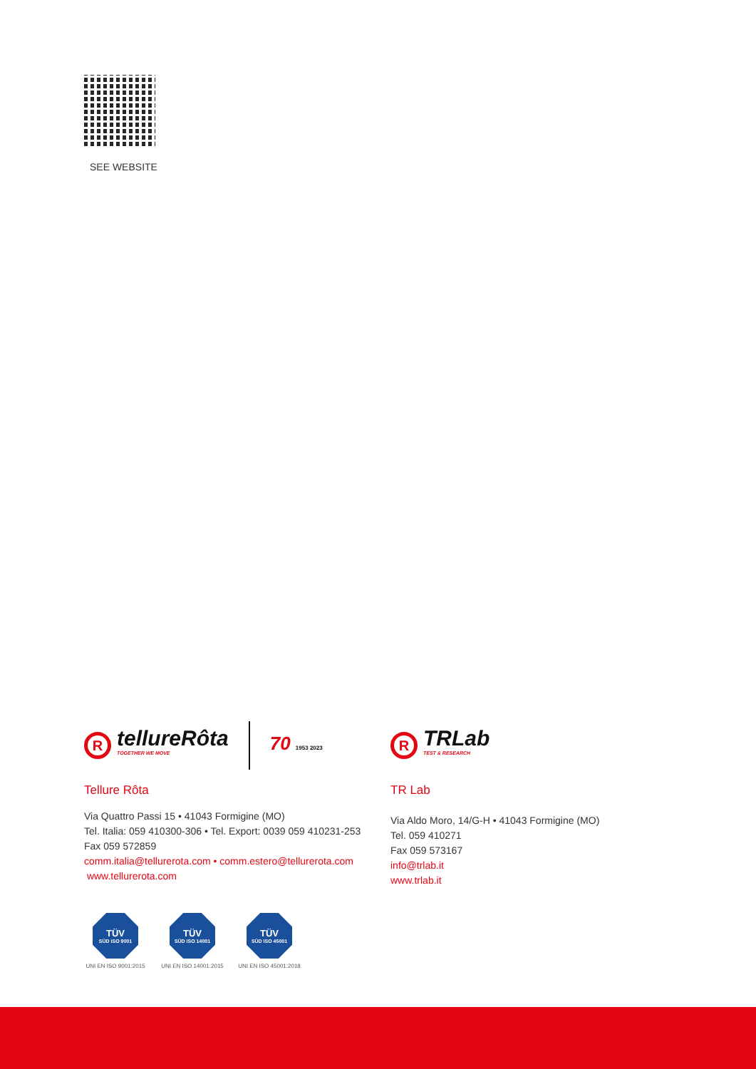SEE WEBSITE
R
tellureRôta
TOGETHER WE MOVE
70 1953 2023
Tellure Rôta
Via Quattro Passi 15 • 41043 Formigine (MO)
Tel. Italia: 059 410300-306 • Tel. Export: 0039 059 410231-253
Fax 059 572859
comm.italia@tellurerota.com • comm.estero@tellurerota.com
www.tellurerota.com
R
TRLab
TEST & RESEARCH
TR Lab
Via Aldo Moro, 14/G-H • 41043 Formigine (MO)
Tel. 059 410271
Fax 059 573167
info@trlab.it
www.trlab.it
TÜV
SÜD ISO 9001
UNI EN ISO 9001:2015
TÜV
SÜD ISO 14001
UNI EN ISO 14001:2015
TÜV
SÜD ISO 45001
UNI EN ISO 45001:2018